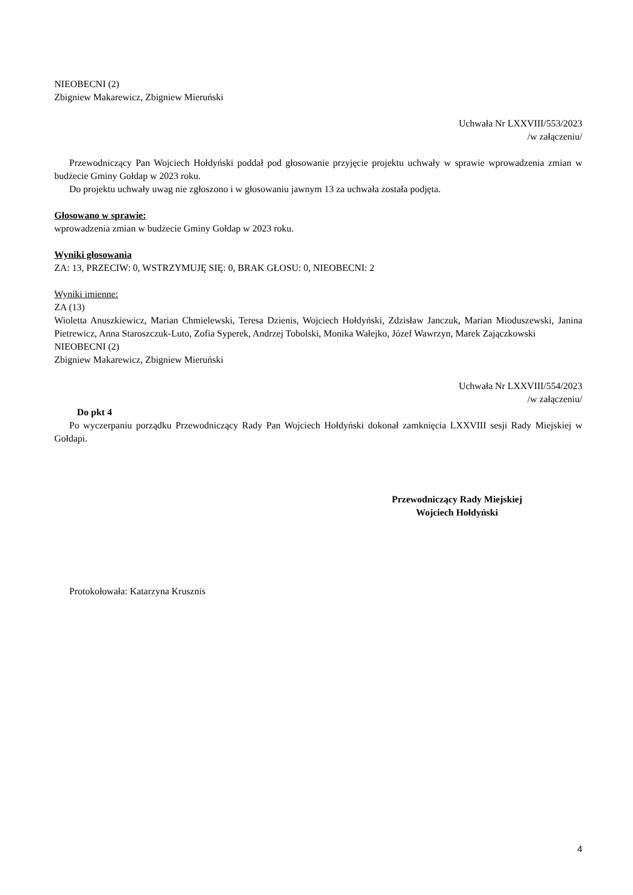NIEOBECNI (2)
Zbigniew Makarewicz, Zbigniew Mieruński
Uchwała Nr LXXVIII/553/2023
/w załączeniu/
Przewodniczący Pan Wojciech Hołdyński poddał pod głosowanie przyjęcie projektu uchwały w sprawie wprowadzenia zmian w budżecie Gminy Gołdap w 2023 roku.
Do projektu uchwały uwag nie zgłoszono i w głosowaniu jawnym 13 za uchwała została podjęta.
Głosowano w sprawie:
wprowadzenia zmian w budżecie Gminy Gołdap w 2023 roku.
Wyniki głosowania
ZA: 13, PRZECIW: 0, WSTRZYMUJĘ SIĘ: 0, BRAK GŁOSU: 0, NIEOBECNI: 2
Wyniki imienne:
ZA (13)
Wioletta Anuszkiewicz, Marian Chmielewski, Teresa Dzienis, Wojciech Hołdyński, Zdzisław Janczuk, Marian Mioduszewski, Janina Pietrewicz, Anna Staroszczuk-Luto, Zofia Syperek, Andrzej Tobolski, Monika Wałejko, Józef Wawrzyn, Marek Zajączkowski
NIEOBECNI (2)
Zbigniew Makarewicz, Zbigniew Mieruński
Uchwała Nr LXXVIII/554/2023
/w załączeniu/
Do pkt 4
Po wyczerpaniu porządku Przewodniczący Rady Pan Wojciech Hołdyński dokonał zamknięcia LXXVIII sesji Rady Miejskiej w Gołdapi.
Przewodniczący Rady Miejskiej
Wojciech Hołdyński
Protokołowała: Katarzyna Krusznis
4